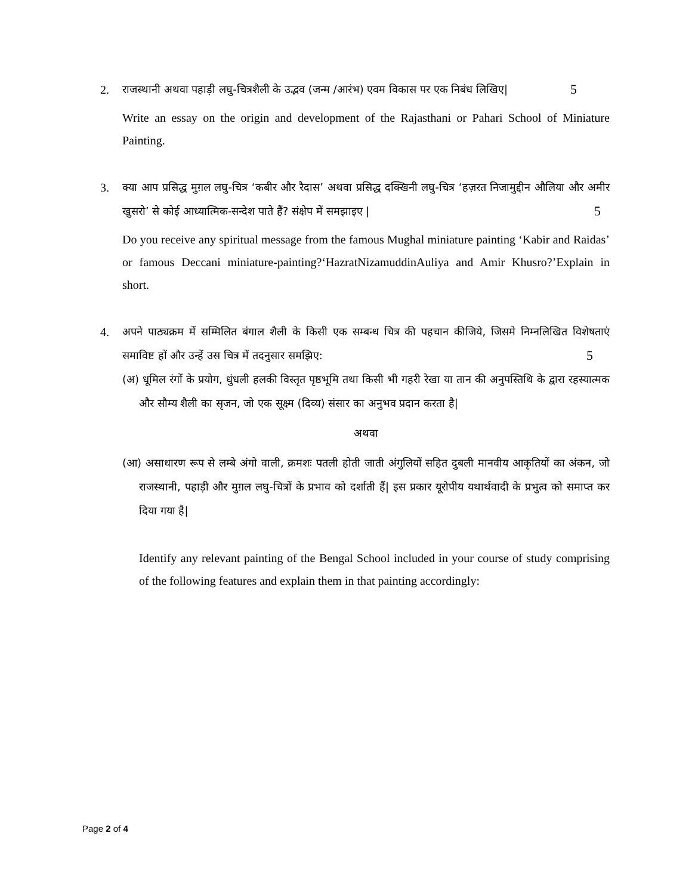2. राजस्थानी अथवा पहाड़ी लघु-चित्रशैली के उद्भव (जन्म /आरंभ) एवम विकास पर एक निबंध लिखिए| 5
Write an essay on the origin and development of the Rajasthani or Pahari School of Miniature Painting.
3. क्या आप प्रसिद्ध मुग़ल लघु-चित्र ‘कबीर और रैदास’ अथवा प्रसिद्ध दक्खिनी लघु-चित्र ‘हज़रत निजामुद्दीन औलिया और अमीर खुसरो’ से कोई आध्यात्मिक-सन्देश पाते हैं? संक्षेप में समझाइए | 5
Do you receive any spiritual message from the famous Mughal miniature painting ‘Kabir and Raidas’ or famous Deccani miniature-painting?‘HazratNizamuddinAuliya and Amir Khusro?’Explain in short.
4. अपने पाठ्यक्रम में सम्मिलित बंगाल शैली के किसी एक सम्बन्ध चित्र की पहचान कीजिये, जिसमे निम्नलिखित विशेषताएं समाविष्ट हों और उन्हें उस चित्र में तदनुसार समझिए: 5
(अ) धूमिल रंगों के प्रयोग, धुंधली हलकी विस्तृत पृष्ठभूमि तथा किसी भी गहरी रेखा या तान की अनुपस्तिथि के द्वारा रहस्यात्मक और सौम्य शैली का सृजन, जो एक सूक्ष्म (दिव्य) संसार का अनुभव प्रदान करता है|
अथवा
(आ) असाधारण रूप से लम्बे अंगो वाली, क्रमशः पतली होती जाती अंगुलियों सहित दुबली मानवीय आकृतियों का अंकन, जो राजस्थानी, पहाड़ी और मुग़ल लघु-चित्रों के प्रभाव को दर्शाती हैं| इस प्रकार यूरोपीय यथार्थवादी के प्रभुत्व को समाप्त कर दिया गया है|
Identify any relevant painting of the Bengal School included in your course of study comprising of the following features and explain them in that painting accordingly:
Page 2 of 4